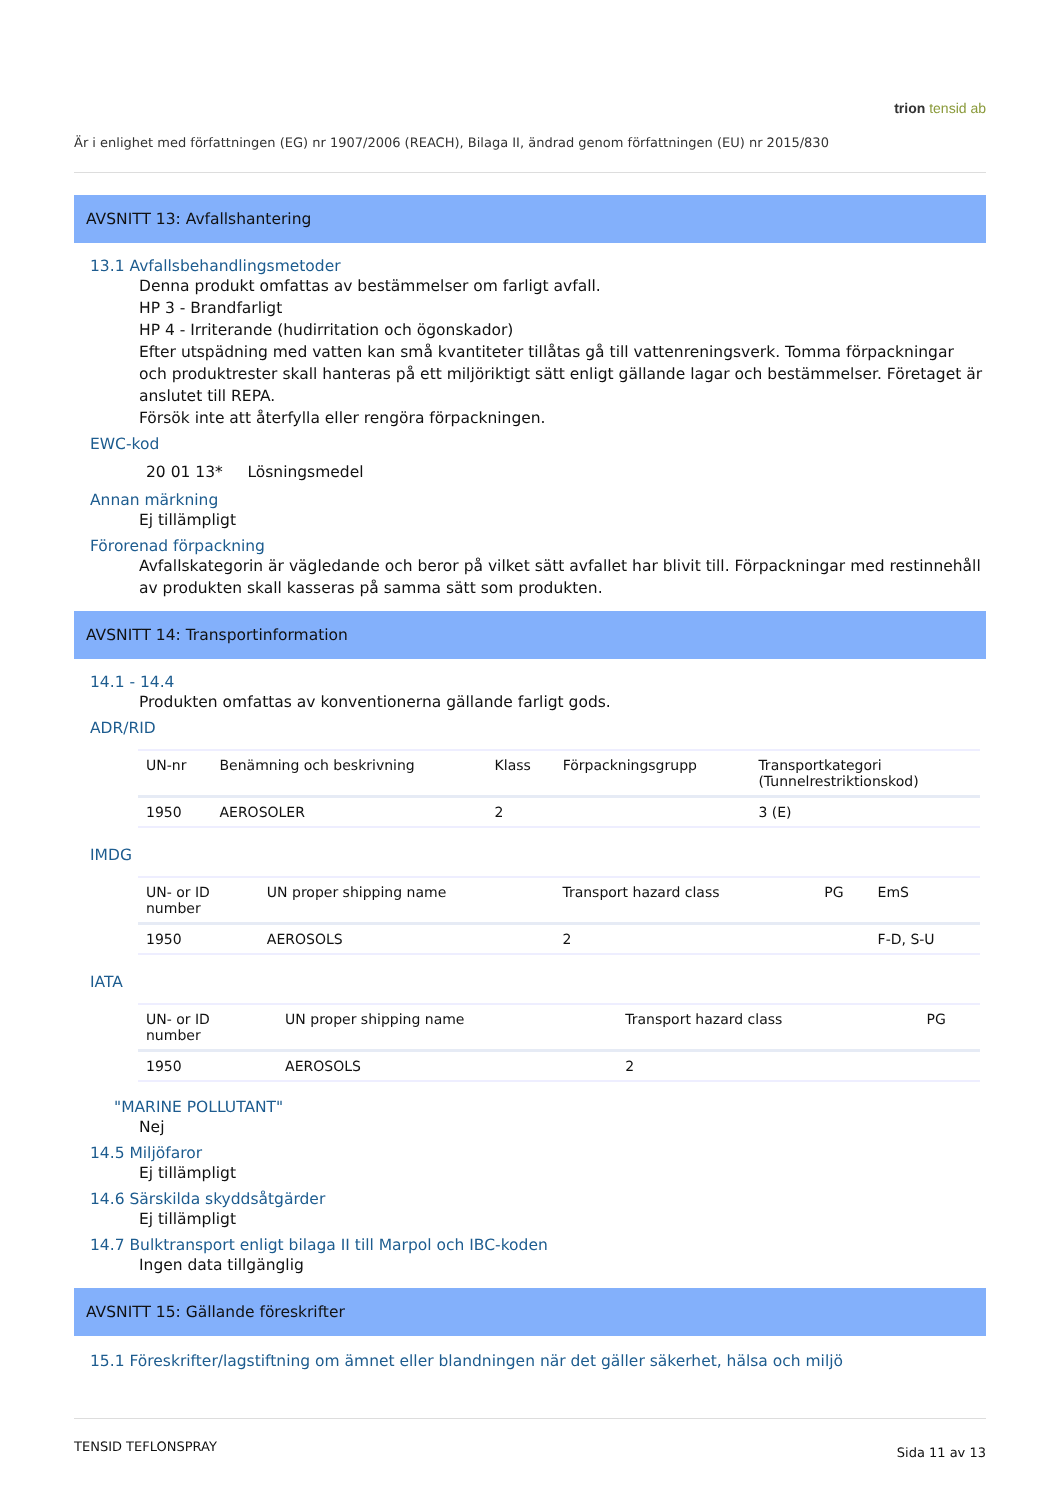trion tensid ab
Är i enlighet med författningen (EG) nr 1907/2006 (REACH), Bilaga II, ändrad genom författningen (EU) nr 2015/830
AVSNITT 13: Avfallshantering
13.1 Avfallsbehandlingsmetoder
Denna produkt omfattas av bestämmelser om farligt avfall.
HP 3 - Brandfarligt
HP 4 - Irriterande (hudirritation och ögonskador)
Efter utspädning med vatten kan små kvantiteter tillåtas gå till vattenreningsverk. Tomma förpackningar och produktrester skall hanteras på ett miljöriktigt sätt enligt gällande lagar och bestämmelser. Företaget är anslutet till REPA.
Försök inte att återfylla eller rengöra förpackningen.
EWC-kod
20 01 13* Lösningsmedel
Annan märkning
Ej tillämpligt
Förorenad förpackning
Avfallskategorin är vägledande och beror på vilket sätt avfallet har blivit till. Förpackningar med restinnehåll av produkten skall kasseras på samma sätt som produkten.
AVSNITT 14: Transportinformation
14.1 - 14.4
Produkten omfattas av konventionerna gällande farligt gods.
ADR/RID
| UN-nr | Benämning och beskrivning | Klass | Förpackningsgrupp | Transportkategori (Tunnelrestriktionskod) |
| --- | --- | --- | --- | --- |
| 1950 | AEROSOLER | 2 | | 3 (E) |
IMDG
| UN- or ID number | UN proper shipping name | Transport hazard class | PG | EmS |
| --- | --- | --- | --- | --- |
| 1950 | AEROSOLS | 2 | | F-D, S-U |
IATA
| UN- or ID number | UN proper shipping name | Transport hazard class | PG |
| --- | --- | --- | --- |
| 1950 | AEROSOLS | 2 | |
"MARINE POLLUTANT"
Nej
14.5 Miljöfaror
Ej tillämpligt
14.6 Särskilda skyddsåtgärder
Ej tillämpligt
14.7 Bulktransport enligt bilaga II till Marpol och IBC-koden
Ingen data tillgänglig
AVSNITT 15: Gällande föreskrifter
15.1 Föreskrifter/lagstiftning om ämnet eller blandningen när det gäller säkerhet, hälsa och miljö
TENSID TEFLONSPRAY Sida 11 av 13